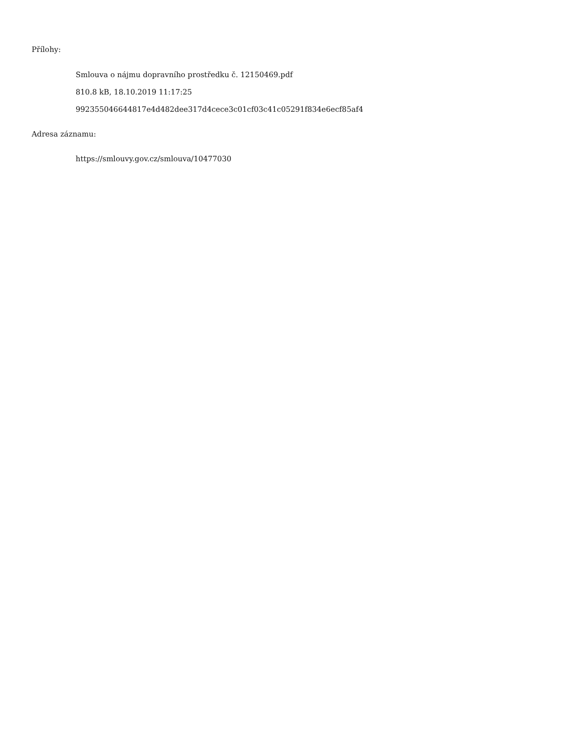Přílohy:
Smlouva o nájmu dopravního prostředku č. 12150469.pdf
810.8 kB, 18.10.2019 11:17:25
992355046644817e4d482dee317d4cece3c01cf03c41c05291f834e6ecf85af4
Adresa záznamu:
https://smlouvy.gov.cz/smlouva/10477030